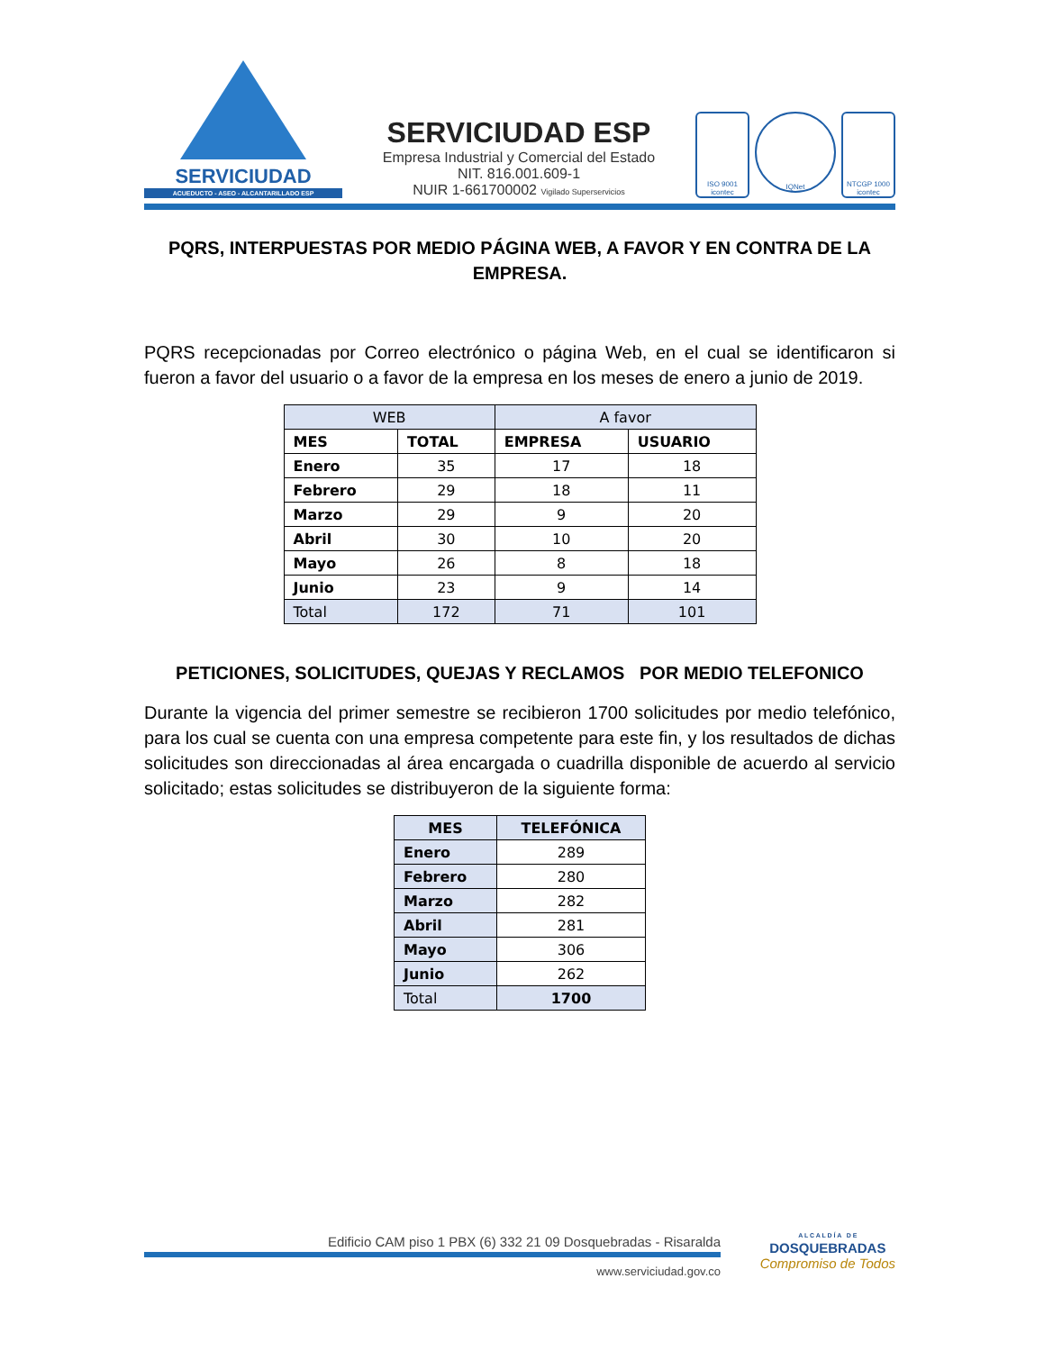SERVICIUDAD
ACUEDUCTO - ASEO - ALCANTARILLADO ESP
SERVICIUDAD ESP
Empresa Industrial y Comercial del Estado
NIT. 816.001.609-1
NUIR 1-661700002 Vigilado Superservicios
ISO 9001 icontec
IQNet
NTCGP 1000 icontec
PQRS, INTERPUESTAS POR MEDIO PÁGINA WEB, A FAVOR Y EN CONTRA DE LA EMPRESA.
PQRS recepcionadas por Correo electrónico o página Web, en el cual se identificaron si fueron a favor del usuario o a favor de la empresa en los meses de enero a junio de 2019.
| WEB | | A favor | |
| MES | TOTAL | EMPRESA | USUARIO |
| Enero | 35 | 17 | 18 |
| Febrero | 29 | 18 | 11 |
| Marzo | 29 | 9 | 20 |
| Abril | 30 | 10 | 20 |
| Mayo | 26 | 8 | 18 |
| Junio | 23 | 9 | 14 |
| Total | 172 | 71 | 101 |
PETICIONES, SOLICITUDES, QUEJAS Y RECLAMOS POR MEDIO TELEFONICO
Durante la vigencia del primer semestre se recibieron 1700 solicitudes por medio telefónico, para los cual se cuenta con una empresa competente para este fin, y los resultados de dichas solicitudes son direccionadas al área encargada o cuadrilla disponible de acuerdo al servicio solicitado; estas solicitudes se distribuyeron de la siguiente forma:
| MES | TELEFÓNICA |
| --- | --- |
| Enero | 289 |
| Febrero | 280 |
| Marzo | 282 |
| Abril | 281 |
| Mayo | 306 |
| Junio | 262 |
| Total | 1700 |
Edificio CAM piso 1 PBX (6) 332 21 09 Dosquebradas - Risaralda
www.serviciudad.gov.co
A L C A L D Í A D E
DOSQUEBRADAS
Compromiso de Todos